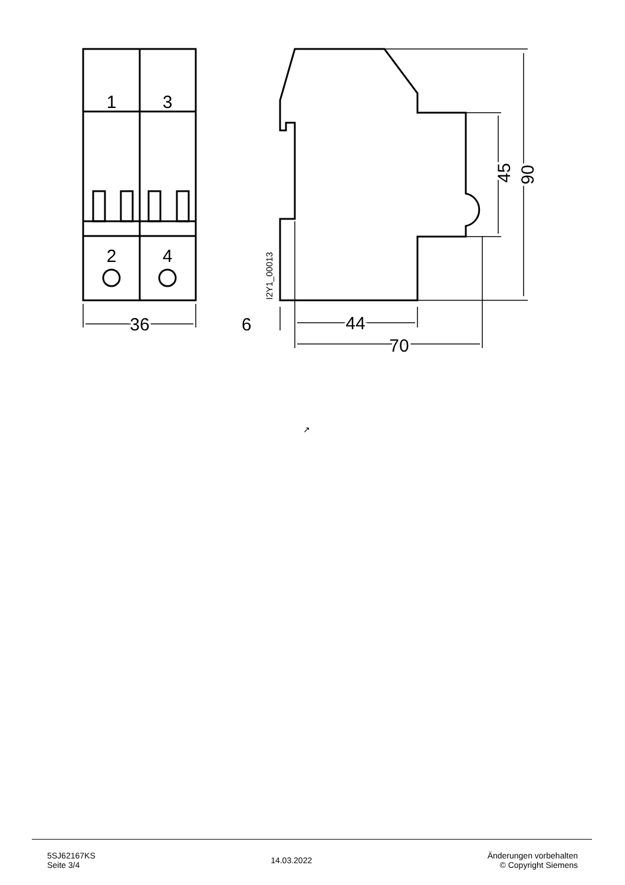1
3
2
4
36
6
44
70
45
90
I2Y1_00013
↗
5SJ62167KS
Seite 3/4
14.03.2022
Änderungen vorbehalten
© Copyright Siemens